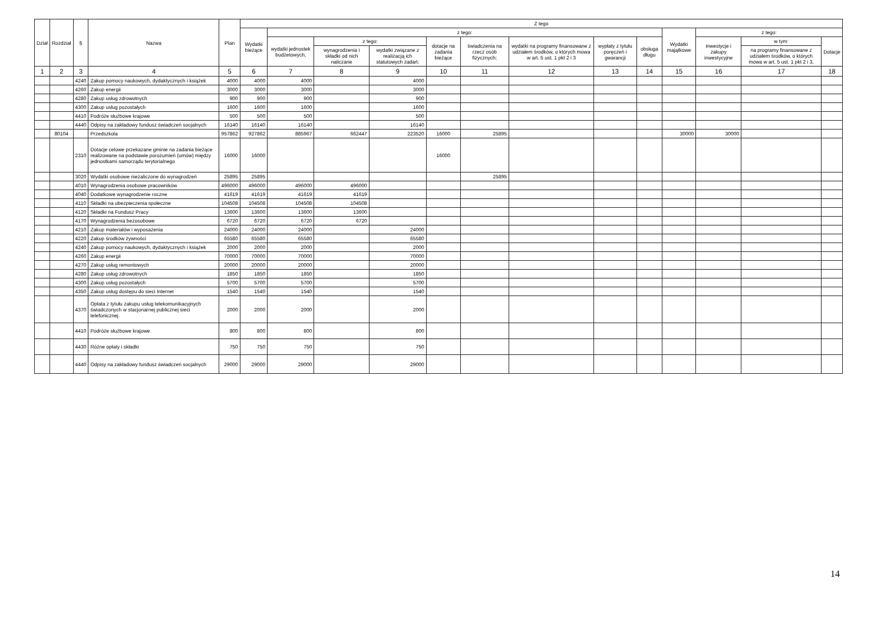| Dział | Rozdział | § | Nazwa | Plan | Z tego | | | | | | | | | | | | |
| --- | --- | --- | --- | --- | --- | --- | --- | --- | --- | --- | --- | --- | --- | --- | --- | --- | --- |
| | | | | | Wydatki bieżące | z tego: | | | | | | | | Wydatki majątkowe | z tego: | | |
| | | | | | | wydatki jednostek budżetowych, | z tego: | | dotacje na zadania bieżące | świadczenia na rzecz osób fizycznych; | wydatki na programy finansowane z udziałem środków, o których mowa w art. 5 ust. 1 pkt 2 i 3 | wypłaty z tytułu poręczeń i gwarancji | obsługa długu | | inwestycje i zakupy inwestycyjne | w tym: | Dotacje |
| | | | | | | | wynagrodzenia i składki od nich naliczane | wydatki związane z realizacją ich statutowych zadań; | | | | | | | | na programy finansowane z udziałem środków, o których mowa w art. 5 ust. 1 pkt 2 i 3, | |
| 1 | 2 | 3 | 4 | 5 | 6 | 7 | 8 | 9 | 10 | 11 | 12 | 13 | 14 | 15 | 16 | 17 | 18 |
| | | 4240 | Zakup pomocy naukowych, dydaktycznych i książek | 4000 | 4000 | 4000 | | 4000 | | | | | | | | | |
| | | 4260 | Zakup energii | 3000 | 3000 | 3000 | | 3000 | | | | | | | | | |
| | | 4280 | Zakup usług zdrowotnych | 900 | 900 | 900 | | 900 | | | | | | | | | |
| | | 4300 | Zakup usług pozostałych | 1600 | 1600 | 1600 | | 1600 | | | | | | | | | |
| | | 4410 | Podróże służbowe krajowe | 500 | 500 | 500 | | 500 | | | | | | | | | |
| | | 4440 | Odpisy na zakładowy fundusz świadczeń socjalnych | 16140 | 16140 | 16140 | | 16140 | | | | | | | | | |
| | 80104 | | Przedszkola | 957862 | 927862 | 885967 | 662447 | 223520 | 16000 | 25895 | | | | 30000 | 30000 | | |
| | | 2310 | Dotacje celowe przekazane gminie na zadania bieżące realizowane na podstawie porozumień (umów) między jednostkami samorządu terytorialnego | 16000 | 16000 | | | | 16000 | | | | | | | | |
| | | 3020 | Wydatki osobowe niezaliczone do wynagrodzeń | 25895 | 25895 | | | | | 25895 | | | | | | | |
| | | 4010 | Wynagrodzenia osobowe pracowników | 496000 | 496000 | 496000 | 496000 | | | | | | | | | | |
| | | 4040 | Dodatkowe wynagrodzenie roczne | 41619 | 41619 | 41619 | 41619 | | | | | | | | | | |
| | | 4110 | Składki na ubezpieczenia społeczne | 104508 | 104508 | 104508 | 104508 | | | | | | | | | | |
| | | 4120 | Składki na Fundusz Pracy | 13600 | 13600 | 13600 | 13600 | | | | | | | | | | |
| | | 4170 | Wynagrodzenia bezosobowe | 6720 | 6720 | 6720 | 6720 | | | | | | | | | | |
| | | 4210 | Zakup materiałów i wyposażenia | 24000 | 24000 | 24000 | | 24000 | | | | | | | | | |
| | | 4220 | Zakup środków żywności | 65580 | 65580 | 65580 | | 65580 | | | | | | | | | |
| | | 4240 | Zakup pomocy naukowych, dydaktycznych i książek | 2000 | 2000 | 2000 | | 2000 | | | | | | | | | |
| | | 4260 | Zakup energii | 70000 | 70000 | 70000 | | 70000 | | | | | | | | | |
| | | 4270 | Zakup usług remontowych | 20000 | 20000 | 20000 | | 20000 | | | | | | | | | |
| | | 4280 | Zakup usług zdrowotnych | 1850 | 1850 | 1850 | | 1850 | | | | | | | | | |
| | | 4300 | Zakup usług pozostałych | 5700 | 5700 | 5700 | | 5700 | | | | | | | | | |
| | | 4350 | Zakup usług dostępu do sieci Internet | 1540 | 1540 | 1540 | | 1540 | | | | | | | | | |
| | | 4370 | Opłata z tytułu zakupu usług telekomunikacyjnych świadczonych w stacjonarnej publicznej sieci telefonicznej. | 2000 | 2000 | 2000 | | 2000 | | | | | | | | | |
| | | 4410 | Podróże służbowe krajowe | 800 | 800 | 800 | | 800 | | | | | | | | | |
| | | 4430 | Różne opłaty i składki | 750 | 750 | 750 | | 750 | | | | | | | | | |
| | | 4440 | Odpisy na zakładowy fundusz świadczeń socjalnych | 29000 | 29000 | 29000 | | 29000 | | | | | | | | | |
14